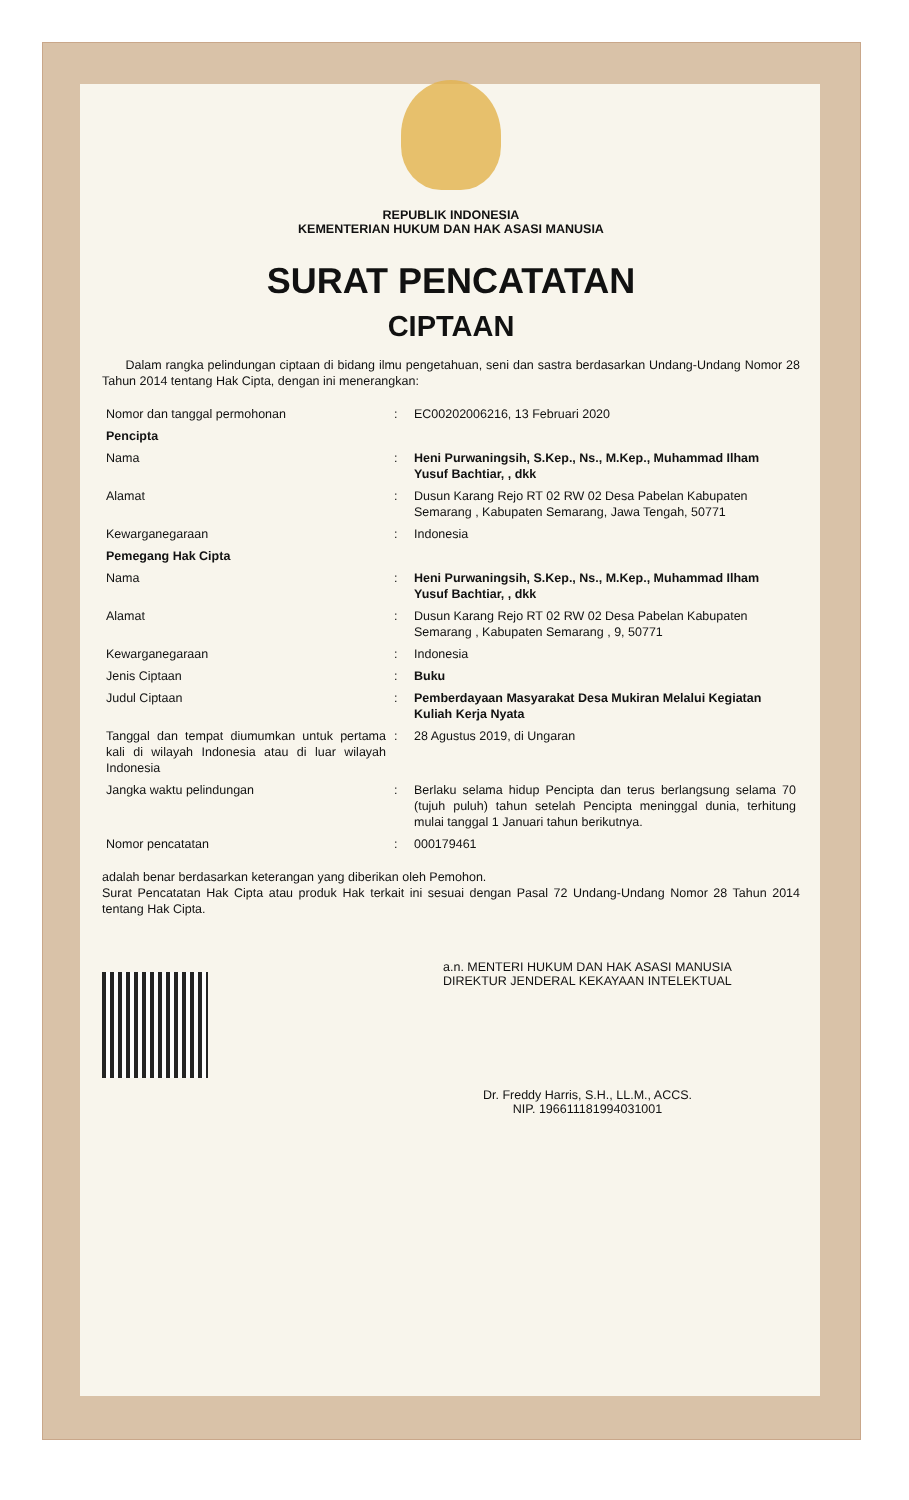REPUBLIK INDONESIA
KEMENTERIAN HUKUM DAN HAK ASASI MANUSIA
SURAT PENCATATAN
CIPTAAN
Dalam rangka pelindungan ciptaan di bidang ilmu pengetahuan, seni dan sastra berdasarkan Undang-Undang Nomor 28 Tahun 2014 tentang Hak Cipta, dengan ini menerangkan:
| Nomor dan tanggal permohonan | : | EC00202006216, 13 Februari 2020 |
| Pencipta | | |
| Nama | : | Heni Purwaningsih, S.Kep., Ns., M.Kep., Muhammad Ilham Yusuf Bachtiar, , dkk |
| Alamat | : | Dusun Karang Rejo RT 02 RW 02 Desa Pabelan Kabupaten Semarang , Kabupaten Semarang, Jawa Tengah, 50771 |
| Kewarganegaraan | : | Indonesia |
| Pemegang Hak Cipta | | |
| Nama | : | Heni Purwaningsih, S.Kep., Ns., M.Kep., Muhammad Ilham Yusuf Bachtiar, , dkk |
| Alamat | : | Dusun Karang Rejo RT 02 RW 02 Desa Pabelan Kabupaten Semarang , Kabupaten Semarang , 9, 50771 |
| Kewarganegaraan | : | Indonesia |
| Jenis Ciptaan | : | Buku |
| Judul Ciptaan | : | Pemberdayaan Masyarakat Desa Mukiran Melalui Kegiatan Kuliah Kerja Nyata |
| Tanggal dan tempat diumumkan untuk pertama kali di wilayah Indonesia atau di luar wilayah Indonesia | : | 28 Agustus 2019, di Ungaran |
| Jangka waktu pelindungan | : | Berlaku selama hidup Pencipta dan terus berlangsung selama 70 (tujuh puluh) tahun setelah Pencipta meninggal dunia, terhitung mulai tanggal 1 Januari tahun berikutnya. |
| Nomor pencatatan | : | 000179461 |
adalah benar berdasarkan keterangan yang diberikan oleh Pemohon.
Surat Pencatatan Hak Cipta atau produk Hak terkait ini sesuai dengan Pasal 72 Undang-Undang Nomor 28 Tahun 2014 tentang Hak Cipta.
a.n. MENTERI HUKUM DAN HAK ASASI MANUSIA
DIREKTUR JENDERAL KEKAYAAN INTELEKTUAL
Dr. Freddy Harris, S.H., LL.M., ACCS.
NIP. 196611181994031001